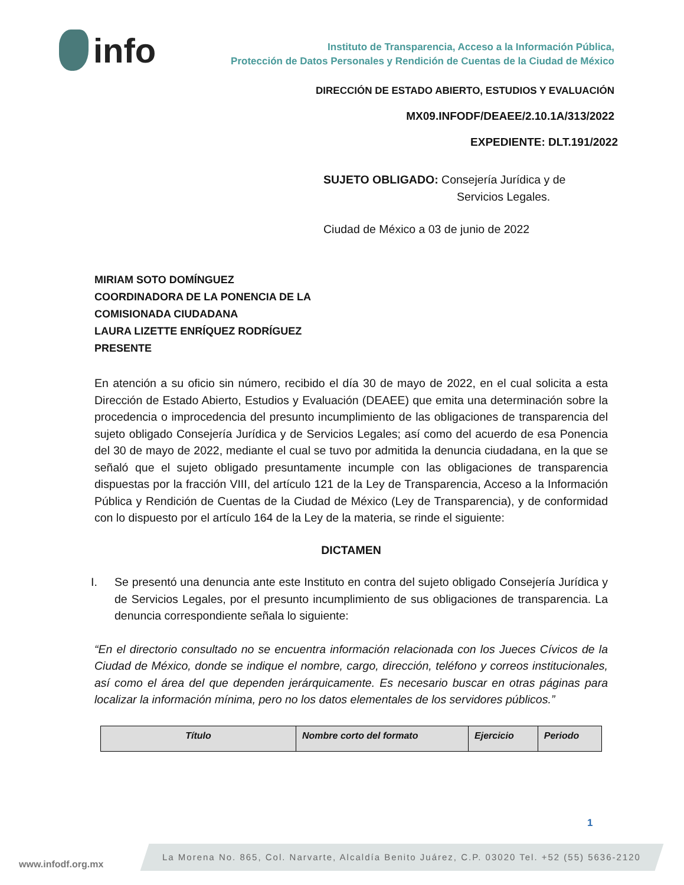info
Instituto de Transparencia, Acceso a la Información Pública,
Protección de Datos Personales y Rendición de Cuentas de la Ciudad de México
DIRECCIÓN DE ESTADO ABIERTO, ESTUDIOS Y EVALUACIÓN
MX09.INFODF/DEAEE/2.10.1A/313/2022
EXPEDIENTE: DLT.191/2022
SUJETO OBLIGADO: Consejería Jurídica y de
Servicios Legales.
Ciudad de México a 03 de junio de 2022
MIRIAM SOTO DOMÍNGUEZ
COORDINADORA DE LA PONENCIA DE LA
COMISIONADA CIUDADANA
LAURA LIZETTE ENRÍQUEZ RODRÍGUEZ
PRESENTE
En atención a su oficio sin número, recibido el día 30 de mayo de 2022, en el cual solicita a esta Dirección de Estado Abierto, Estudios y Evaluación (DEAEE) que emita una determinación sobre la procedencia o improcedencia del presunto incumplimiento de las obligaciones de transparencia del sujeto obligado Consejería Jurídica y de Servicios Legales; así como del acuerdo de esa Ponencia del 30 de mayo de 2022, mediante el cual se tuvo por admitida la denuncia ciudadana, en la que se señaló que el sujeto obligado presuntamente incumple con las obligaciones de transparencia dispuestas por la fracción VIII, del artículo 121 de la Ley de Transparencia, Acceso a la Información Pública y Rendición de Cuentas de la Ciudad de México (Ley de Transparencia), y de conformidad con lo dispuesto por el artículo 164 de la Ley de la materia, se rinde el siguiente:
DICTAMEN
I. Se presentó una denuncia ante este Instituto en contra del sujeto obligado Consejería Jurídica y de Servicios Legales, por el presunto incumplimiento de sus obligaciones de transparencia. La denuncia correspondiente señala lo siguiente:
“En el directorio consultado no se encuentra información relacionada con los Jueces Cívicos de la Ciudad de México, donde se indique el nombre, cargo, dirección, teléfono y correos institucionales, así como el área del que dependen jerárquicamente. Es necesario buscar en otras páginas para localizar la información mínima, pero no los datos elementales de los servidores públicos.”
| Título | Nombre corto del formato | Ejercicio | Periodo |
| --- | --- | --- | --- |
1
www.infodf.org.mx
La Morena No. 865, Col. Narvarte, Alcaldía Benito Juárez, C.P. 03020 Tel. +52 (55) 5636-2120